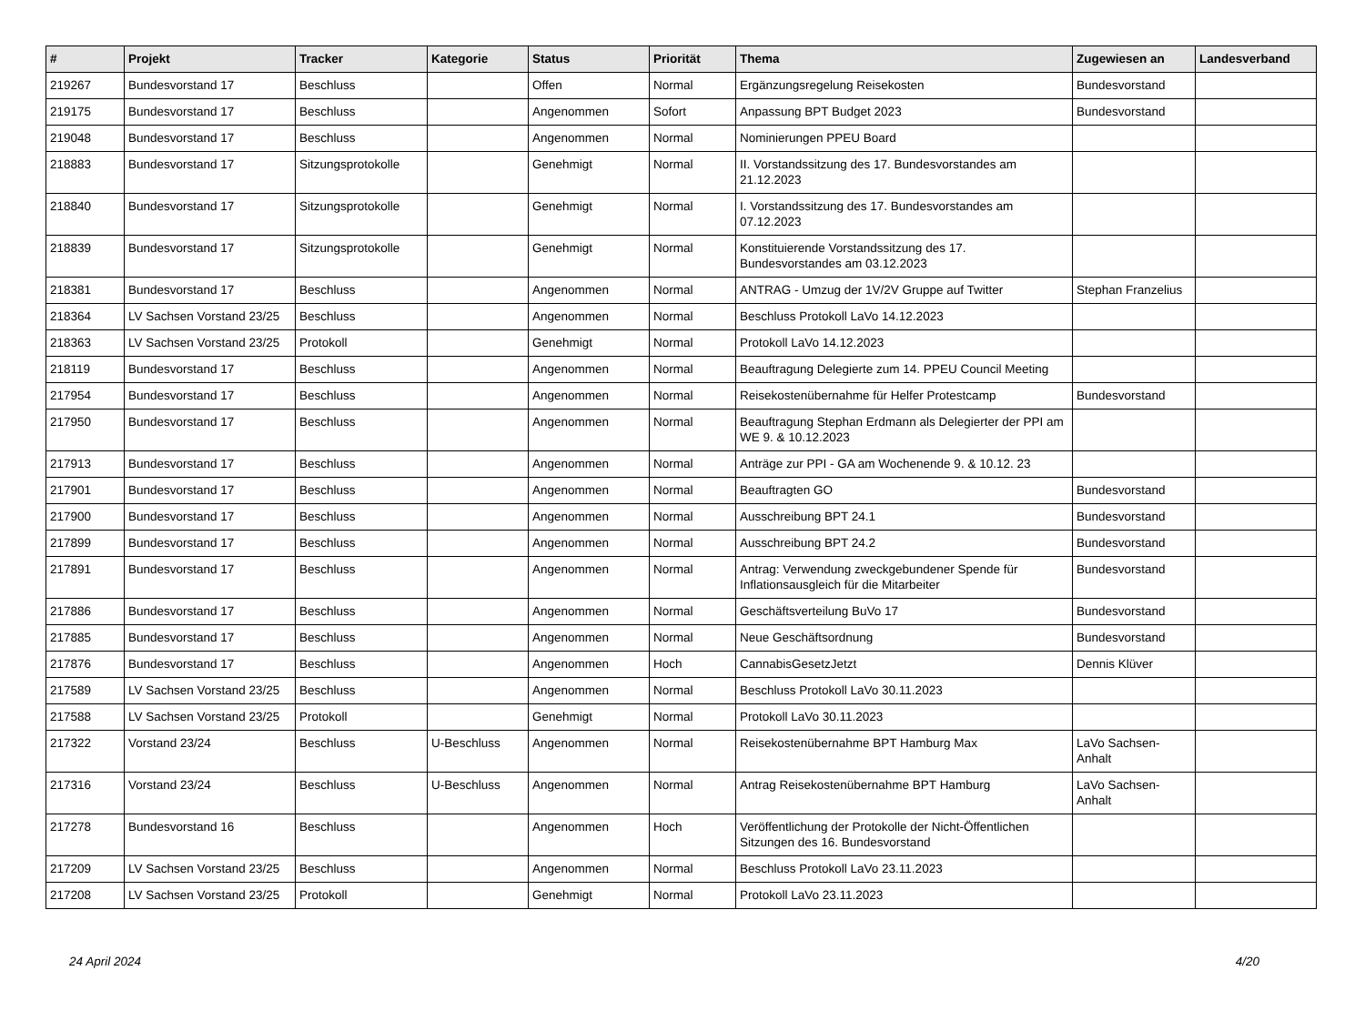| # | Projekt | Tracker | Kategorie | Status | Priorität | Thema | Zugewiesen an | Landesverband |
| --- | --- | --- | --- | --- | --- | --- | --- | --- |
| 219267 | Bundesvorstand 17 | Beschluss | | Offen | Normal | Ergänzungsregelung Reisekosten | Bundesvorstand | |
| 219175 | Bundesvorstand 17 | Beschluss | | Angenommen | Sofort | Anpassung BPT Budget 2023 | Bundesvorstand | |
| 219048 | Bundesvorstand 17 | Beschluss | | Angenommen | Normal | Nominierungen PPEU Board | | |
| 218883 | Bundesvorstand 17 | Sitzungsprotokolle | | Genehmigt | Normal | II. Vorstandssitzung des 17. Bundesvorstandes am 21.12.2023 | | |
| 218840 | Bundesvorstand 17 | Sitzungsprotokolle | | Genehmigt | Normal | I. Vorstandssitzung des 17. Bundesvorstandes am 07.12.2023 | | |
| 218839 | Bundesvorstand 17 | Sitzungsprotokolle | | Genehmigt | Normal | Konstituierende Vorstandssitzung des 17. Bundesvorstandes am 03.12.2023 | | |
| 218381 | Bundesvorstand 17 | Beschluss | | Angenommen | Normal | ANTRAG - Umzug der 1V/2V Gruppe auf Twitter | Stephan Franzelius | |
| 218364 | LV Sachsen Vorstand 23/25 | Beschluss | | Angenommen | Normal | Beschluss Protokoll LaVo 14.12.2023 | | |
| 218363 | LV Sachsen Vorstand 23/25 | Protokoll | | Genehmigt | Normal | Protokoll LaVo 14.12.2023 | | |
| 218119 | Bundesvorstand 17 | Beschluss | | Angenommen | Normal | Beauftragung Delegierte zum 14. PPEU Council Meeting | | |
| 217954 | Bundesvorstand 17 | Beschluss | | Angenommen | Normal | Reisekostenübernahme für Helfer Protestcamp | Bundesvorstand | |
| 217950 | Bundesvorstand 17 | Beschluss | | Angenommen | Normal | Beauftragung Stephan Erdmann als Delegierter der PPI am WE 9. & 10.12.2023 | | |
| 217913 | Bundesvorstand 17 | Beschluss | | Angenommen | Normal | Anträge zur PPI - GA am Wochenende 9. & 10.12. 23 | | |
| 217901 | Bundesvorstand 17 | Beschluss | | Angenommen | Normal | Beauftragten GO | Bundesvorstand | |
| 217900 | Bundesvorstand 17 | Beschluss | | Angenommen | Normal | Ausschreibung BPT 24.1 | Bundesvorstand | |
| 217899 | Bundesvorstand 17 | Beschluss | | Angenommen | Normal | Ausschreibung BPT 24.2 | Bundesvorstand | |
| 217891 | Bundesvorstand 17 | Beschluss | | Angenommen | Normal | Antrag: Verwendung zweckgebundener Spende für Inflationsausgleich für die Mitarbeiter | Bundesvorstand | |
| 217886 | Bundesvorstand 17 | Beschluss | | Angenommen | Normal | Geschäftsverteilung BuVo 17 | Bundesvorstand | |
| 217885 | Bundesvorstand 17 | Beschluss | | Angenommen | Normal | Neue Geschäftsordnung | Bundesvorstand | |
| 217876 | Bundesvorstand 17 | Beschluss | | Angenommen | Hoch | CannabisGesetzJetzt | Dennis Klüver | |
| 217589 | LV Sachsen Vorstand 23/25 | Beschluss | | Angenommen | Normal | Beschluss Protokoll LaVo 30.11.2023 | | |
| 217588 | LV Sachsen Vorstand 23/25 | Protokoll | | Genehmigt | Normal | Protokoll LaVo 30.11.2023 | | |
| 217322 | Vorstand 23/24 | Beschluss | U-Beschluss | Angenommen | Normal | Reisekostenübernahme BPT Hamburg Max | LaVo Sachsen-Anhalt | |
| 217316 | Vorstand 23/24 | Beschluss | U-Beschluss | Angenommen | Normal | Antrag Reisekostenübernahme BPT Hamburg | LaVo Sachsen-Anhalt | |
| 217278 | Bundesvorstand 16 | Beschluss | | Angenommen | Hoch | Veröffentlichung der Protokolle der Nicht-Öffentlichen Sitzungen des 16. Bundesvorstand | | |
| 217209 | LV Sachsen Vorstand 23/25 | Beschluss | | Angenommen | Normal | Beschluss Protokoll LaVo 23.11.2023 | | |
| 217208 | LV Sachsen Vorstand 23/25 | Protokoll | | Genehmigt | Normal | Protokoll LaVo 23.11.2023 | | |
24 April 2024 4/20